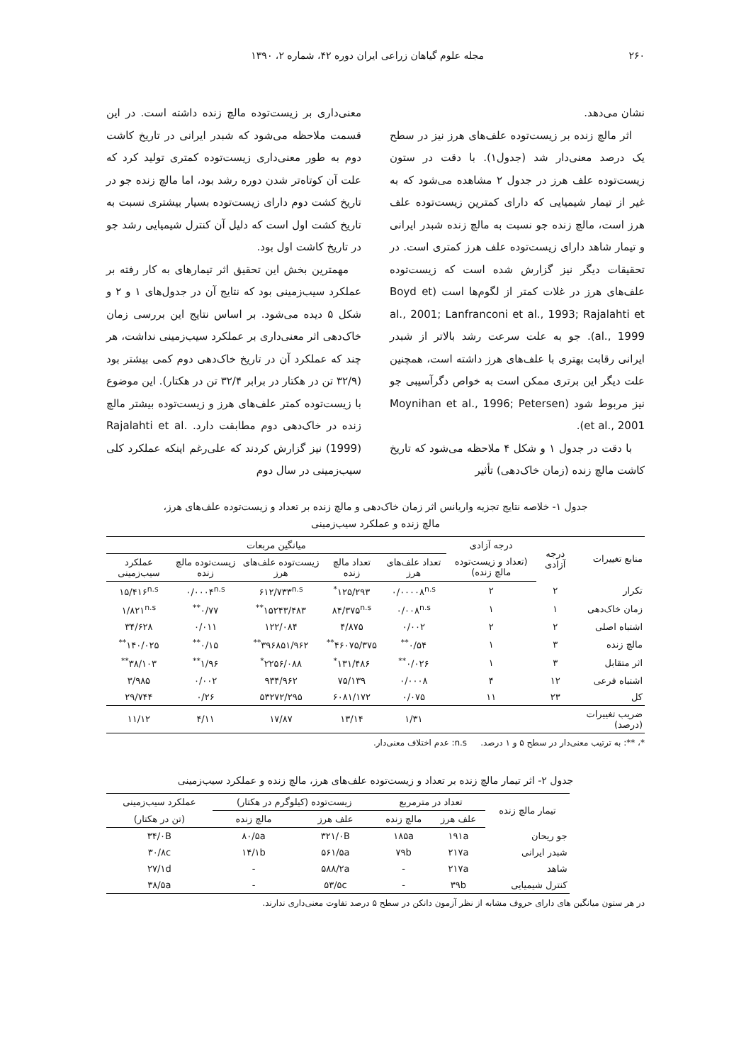۲۶۰ مجله علوم گیاهان زراعی ایران دوره ۴۲، شماره ۲، ۱۳۹۰
نشان می‌دهد.
اثر مالچ زنده بر زیست‌توده علف‌های هرز نیز در سطح یک درصد معنی‌دار شد (جدول۱). با دقت در ستون زیست‌توده علف هرز در جدول ۲ مشاهده می‌شود که به غیر از تیمار شیمیایی که دارای کمترین زیست‌توده علف هرز است، مالچ زنده جو نسبت به مالچ زنده شبدر ایرانی و تیمار شاهد دارای زیست‌توده علف هرز کمتری است. در تحقیقات دیگر نیز گزارش شده است که زیست‌توده علف‌های هرز در غلات کمتر از لگوم‌ها است (Boyd et al., 2001; Lanfranconi et al., 1993; Rajalahti et al., 1999). جو به علت سرعت رشد بالاتر از شبدر ایرانی رقابت بهتری با علف‌های هرز داشته است، همچنین علت دیگر این برتری ممکن است به خواص دگرآسیبی جو نیز مربوط شود (Moynihan et al., 1996; Petersen et al., 2001).
با دقت در جدول ۱ و شکل ۴ ملاحظه می‌شود که تاریخ کاشت مالچ زنده (زمان خاک‌دهی) تأثیر
معنی‌داری بر زیست‌توده مالچ زنده داشته است. در این قسمت ملاحظه می‌شود که شبدر ایرانی در تاریخ کاشت دوم به طور معنی‌داری زیست‌توده کمتری تولید کرد که علت آن کوتاه‌تر شدن دوره رشد بود، اما مالچ زنده جو در تاریخ کشت دوم دارای زیست‌توده بسیار بیشتری نسبت به تاریخ کشت اول است که دلیل آن کنترل شیمیایی رشد جو در تاریخ کاشت اول بود.
مهمترین بخش این تحقیق اثر تیمارهای به کار رفته بر عملکرد سیب‌زمینی بود که نتایج آن در جدول‌های ۱ و ۲ و شکل ۵ دیده می‌شود. بر اساس نتایج این بررسی زمان خاک‌دهی اثر معنی‌داری بر عملکرد سیب‌زمینی نداشت، هر چند که عملکرد آن در تاریخ خاک‌دهی دوم کمی بیشتر بود (۳۲/۹ تن در هکتار در برابر ۳۲/۴ تن در هکتار). این موضوع با زیست‌توده کمتر علف‌های هرز و زیست‌توده بیشتر مالچ زنده در خاک‌دهی دوم مطابقت دارد. Rajalahti et al. (1999) نیز گزارش کردند که علی‌رغم اینکه عملکرد کلی سیب‌زمینی در سال دوم
جدول ۱- خلاصه نتایج تجزیه واریانس اثر زمان خاک‌دهی و مالچ زنده بر تعداد و زیست‌توده علف‌های هرز،
مالچ زنده و عملکرد سیب‌زمینی
| منابع تغییرات | درجه آزادی | درجه آزادی | میانگین مربعات | | | | |
| --- | --- | --- | --- | --- | --- | --- | --- |
| | | (تعداد و زیست‌توده مالچ زنده) | تعداد علف‌های هرز | تعداد مالچ زنده | زیست‌توده علف‌های هرز | زیست‌توده مالچ زنده | عملکرد سیب‌زمینی |
| تکرار | ۲ | ۲ | ۰/۰۰۰۰۸<sup>n.s</sup> | ۱۲۵/۲۹۳<sup>*</sup> | ۶۱۲/۷۳۳<sup>n.s</sup> | ۰/۰۰۰۴<sup>n.s</sup> | ۱۵/۴۱۶<sup>n.s</sup> |
| زمان خاک‌دهی | ۱ | ۱ | ۰/۰۰۸<sup>n.s</sup> | ۸۴/۳۷۵<sup>n.s</sup> | ۱۵۲۴۳/۴۸۳<sup>**</sup> | ۰/۷۷<sup>**</sup> | ۱/۸۲۱<sup>n.s</sup> |
| اشتباه اصلی | ۲ | ۲ | ۰/۰۰۲ | ۴/۸۷۵ | ۱۲۲/۰۸۴ | ۰/۰۱۱ | ۳۴/۶۲۸ |
| مالچ زنده | ۳ | ۱ | ۰/۵۴<sup>**</sup> | ۴۶۰۷۵/۳۷۵<sup>**</sup> | ۳۹۶۸۵۱/۹۶۲<sup>**</sup> | ۰/۱۵<sup>**</sup> | ۱۴۰/۰۲۵<sup>**</sup> |
| اثر متقابل | ۳ | ۱ | ۰/۰۲۶<sup>**</sup> | ۱۳۱/۴۸۶<sup>*</sup> | ۲۲۵۶/۰۸۸<sup>*</sup> | ۱/۹۶<sup>**</sup> | ۳۸/۱۰۳<sup>**</sup> |
| اشتباه فرعی | ۱۲ | ۴ | ۰/۰۰۰۸ | ۷۵/۱۳۹ | ۹۳۴/۹۶۲ | ۰/۰۰۲ | ۳/۹۸۵ |
| کل | ۲۳ | ۱۱ | ۰/۰۷۵ | ۶۰۸۱/۱۷۲ | ۵۳۲۷۲/۲۹۵ | ۰/۲۶ | ۲۹/۷۴۴ |
| ضریب تغییرات (درصد) | | | ۱/۳۱ | ۱۳/۱۴ | ۱۷/۸۷ | ۴/۱۱ | ۱۱/۱۲ |
*، **: به ترتیب معنی‌دار در سطح ۵ و ۱ درصد. n.s: عدم اختلاف معنی‌دار.
جدول ۲- اثر تیمار مالچ زنده بر تعداد و زیست‌توده علف‌های هرز، مالچ زنده و عملکرد سیب‌زمینی
| تیمار مالچ زنده | تعداد در مترمربع | | زیست‌توده (کیلوگرم در هکتار) | | عملکرد سیب‌زمینی |
| --- | --- | --- | --- | --- | --- |
| | علف هرز | مالچ زنده | علف هرز | مالچ زنده | (تن در هکتار) |
| جو ریحان | ۱۹۱a | ۱۸۵a | ۳۲۱/۰B | ۸۰/۵a | ۳۴/۰B |
| شبدر ایرانی | ۲۱۷a | ۷۹b | ۵۶۱/۵a | ۱۴/۱b | ۳۰/۸c |
| شاهد | ۲۱۷a | - | ۵۸۸/۲a | - | ۲۷/۱d |
| کنترل شیمیایی | ۳۹b | - | ۵۳/۵c | - | ۳۸/۵a |
در هر ستون میانگین های دارای حروف مشابه از نظر آزمون دانکن در سطح ۵ درصد تفاوت معنی‌داری ندارند.